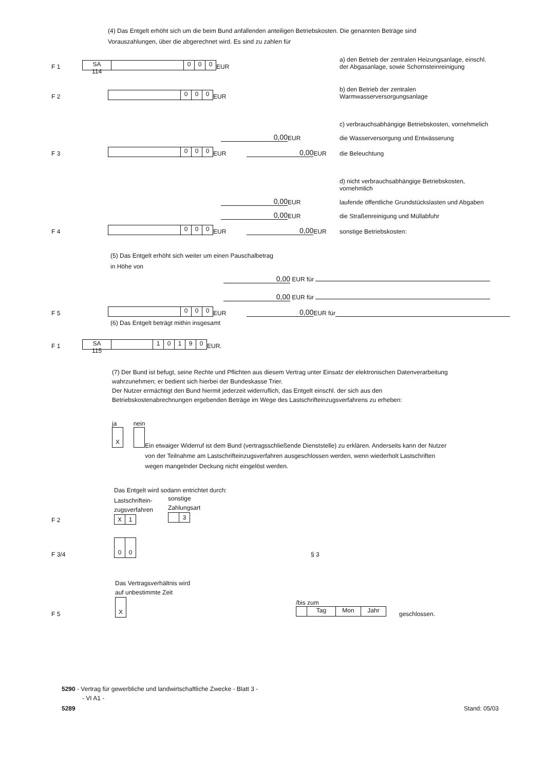(4) Das Entgelt erhöht sich um die beim Bund anfallenden anteiligen Betriebskosten. Die genannten Beträge sind Vorauszahlungen, über die abgerechnet wird. Es sind zu zahlen für
F 1 SA
114 000 EUR
a) den Betrieb der zentralen Heizungsanlage, einschl. der Abgasanlage, sowie Schornsteinreinigung
F 2 000 EUR
b) den Betrieb der zentralen Warmwasserversorgungsanlage
c) verbrauchsabhängige Betriebskosten, vornehmelich
0,00 EUR
die Wasserversorgung und Entwässerung
F 3 000 EUR 0,00 EUR
die Beleuchtung
d) nicht verbrauchsabhängige Betriebskosten, vornehmlich
0,00 EUR
laufende öffentliche Grundstückslasten und Abgaben
0,00 EUR
die Straßenreinigung und Müllabfuhr
F 4 000 EUR 0,00 EUR
sonstige Betriebskosten:
(5) Das Entgelt erhöht sich weiter um einen Pauschalbetrag
in Höhe von
0,00 EUR für
0,00 EUR für
F 5 000 EUR 0,00 EUR für
(6) Das Entgelt beträgt mithin insgesamt
F 1 SA
115 10190 EUR.
(7) Der Bund ist befugt, seine Rechte und Pflichten aus diesem Vertrag unter Einsatz der elektronischen Datenverarbeitung wahrzunehmen; er bedient sich hierbei der Bundeskasse Trier.
Der Nutzer ermächtigt den Bund hiermit jederzeit widerruflich, das Entgelt einschl. der sich aus den Betriebskostenabrechnungen ergebenden Beträge im Wege des Lastschrifteinzugsverfahrens zu erheben:
ja
X nein
Ein etwaiger Widerruf ist dem Bund (vertragsschließende Dienststelle) zu erklären. Anderseits kann der Nutzer von der Teilnahme am Lastschrifteinzugsverfahren ausgeschlossen werden, wenn wiederholt Lastschriften wegen mangelnder Deckung nicht eingelöst werden.
Das Entgelt wird sodann entrichtet durch:
F 2 Lastschriftein-
zugsverfahren
X 1 sonstige
Zahlungsart
3
F 3/4 00 § 3
Das Vertragsverhältnis wird
auf unbestimmte Zeit
F 5 X /bis zum
Tag Mon Jahr geschlossen.
5290 - Vertrag für gewerbliche und landwirtschaftliche Zwecke - Blatt 3 -
- VI A1 -
5289 Stand: 05/03